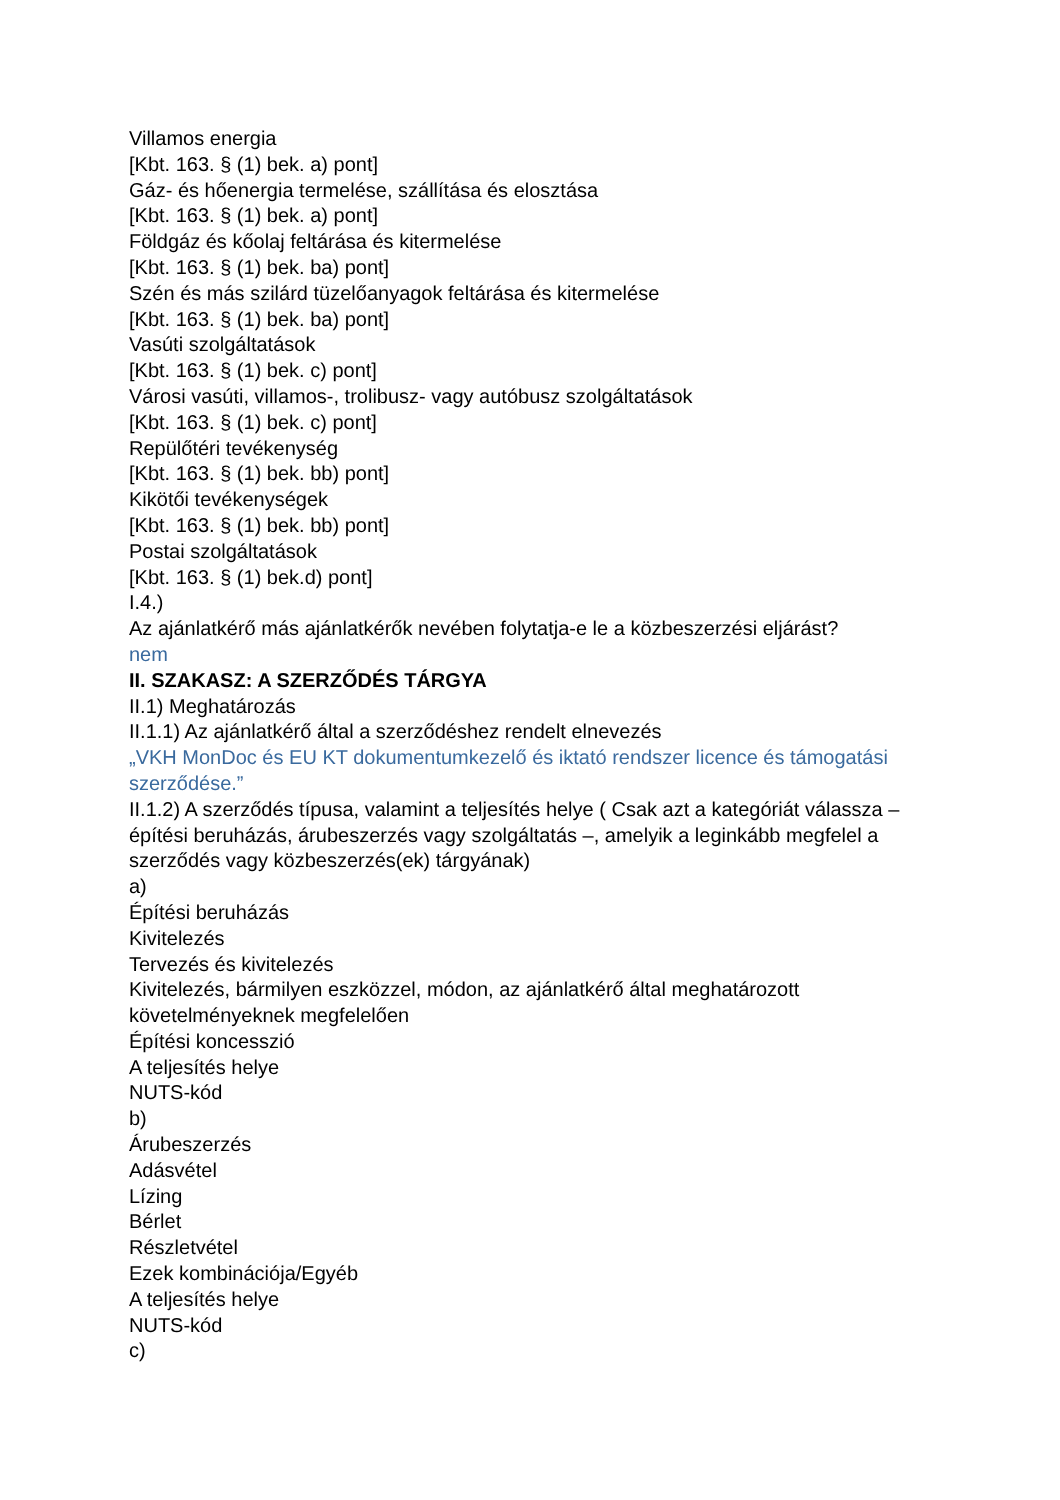Villamos energia
[Kbt. 163. § (1) bek. a) pont]
Gáz- és hőenergia termelése, szállítása és elosztása
[Kbt. 163. § (1) bek. a) pont]
Földgáz és kőolaj feltárása és kitermelése
[Kbt. 163. § (1) bek. ba) pont]
Szén és más szilárd tüzelőanyagok feltárása és kitermelése
[Kbt. 163. § (1) bek. ba) pont]
Vasúti szolgáltatások
[Kbt. 163. § (1) bek. c) pont]
Városi vasúti, villamos-, trolibusz- vagy autóbusz szolgáltatások
[Kbt. 163. § (1) bek. c) pont]
Repülőtéri tevékenység
[Kbt. 163. § (1) bek. bb) pont]
Kikötői tevékenységek
[Kbt. 163. § (1) bek. bb) pont]
Postai szolgáltatások
[Kbt. 163. § (1) bek.d) pont]
I.4.)
Az ajánlatkérő más ajánlatkérők nevében folytatja-e le a közbeszerzési eljárást?
nem
II. SZAKASZ: A SZERZŐDÉS TÁRGYA
II.1) Meghatározás
II.1.1) Az ajánlatkérő által a szerződéshez rendelt elnevezés
„VKH MonDoc és EU KT dokumentumkezelő és iktató rendszer licence és támogatási szerződése.”
II.1.2) A szerződés típusa, valamint a teljesítés helye ( Csak azt a kategóriát válassza – építési beruházás, árubeszerzés vagy szolgáltatás –, amelyik a leginkább megfelel a szerződés vagy közbeszerzés(ek) tárgyának)
a)
Építési beruházás
Kivitelezés
Tervezés és kivitelezés
Kivitelezés, bármilyen eszközzel, módon, az ajánlatkérő által meghatározott követelményeknek megfelelően
Építési koncesszió
A teljesítés helye
NUTS-kód
b)
Árubeszerzés
Adásvétel
Lízing
Bérlet
Részletvétel
Ezek kombinációja/Egyéb
A teljesítés helye
NUTS-kód
c)